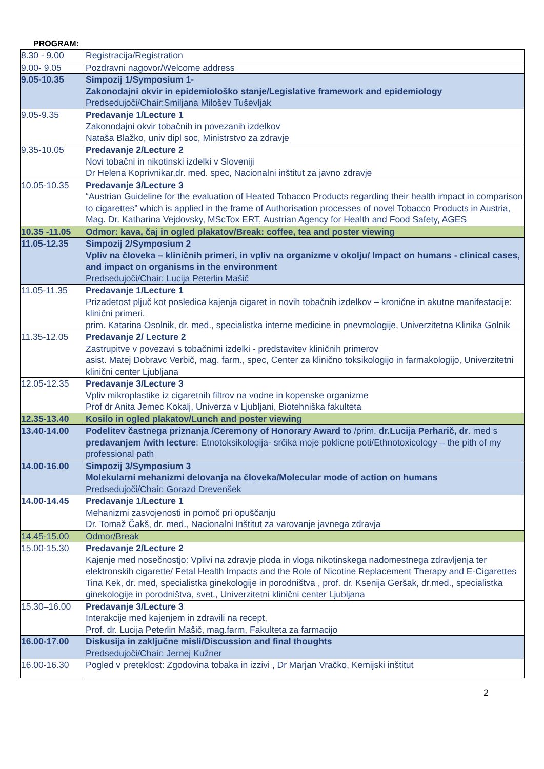PROGRAM:
| 8.30 - 9.00 | Registracija/Registration |
| 9.00- 9.05 | Pozdravni nagovor/Welcome address |
| 9.05-10.35 | Simpozij 1/Symposium 1- Zakonodajni okvir in epidemiološko stanje/Legislative framework and epidemiology Predsedujoči/Chair:Smiljana Milošev Tuševljak |
| 9.05-9.35 | Predavanje 1/Lecture 1 Zakonodajni okvir tobačnih in povezanih izdelkov Nataša Blažko, univ dipl soc, Ministrstvo za zdravje |
| 9.35-10.05 | Predavanje 2/Lecture 2 Novi tobačni in nikotinski izdelki v Sloveniji Dr Helena Koprivnikar,dr. med. spec, Nacionalni inštitut za javno zdravje |
| 10.05-10.35 | Predavanje 3/Lecture 3 “Austrian Guideline for the evaluation of Heated Tobacco Products regarding their health impact in comparison to cigarettes” which is applied in the frame of Authorisation processes of novel Tobacco Products in Austria, Mag. Dr. Katharina Vejdovsky, MScTox ERT, Austrian Agency for Health and Food Safety, AGES |
| 10.35 -11.05 | Odmor: kava, čaj in ogled plakatov/Break: coffee, tea and poster viewing |
| 11.05-12.35 | Simpozij 2/Symposium 2 Vpliv na človeka – kliničnih primeri, in vpliv na organizme v okolju/ Impact on humans - clinical cases, and impact on organisms in the environment Predsedujoči/Chair: Lucija Peterlin Mašič |
| 11.05-11.35 | Predavanje 1/Lecture 1 Prizadetost pljuč kot posledica kajenja cigaret in novih tobačnih izdelkov – kronične in akutne manifestacije: klinični primeri. prim. Katarina Osolnik, dr. med., specialistka interne medicine in pnevmologije, Univerzitetna Klinika Golnik |
| 11.35-12.05 | Predavanje 2/ Lecture 2 Zastrupitve v povezavi s tobačnimi izdelki - predstavitev kliničnih primerov asist. Matej Dobravc Verbič, mag. farm., spec, Center za klinično toksikologijo in farmakologijo, Univerzitetni klinični center Ljubljana |
| 12.05-12.35 | Predavanje 3/Lecture 3 Vpliv mikroplastike iz cigaretnih filtrov na vodne in kopenske organizme Prof dr Anita Jemec Kokalj, Univerza v Ljubljani, Biotehniška fakulteta |
| 12.35-13.40 | Kosilo in ogled plakatov/Lunch and poster viewing |
| 13.40-14.00 | Podelitev častnega priznanja /Ceremony of Honorary Award to /prim. dr.Lucija Perharič, dr . med s predavanjem /with lecture : Etnotoksikologija- srčika moje poklicne poti/Ethnotoxicology – the pith of my professional path |
| 14.00-16.00 | Simpozij 3/Symposium 3 Molekularni mehanizmi delovanja na človeka/Molecular mode of action on humans Predsedujoči/Chair: Gorazd Drevenšek |
| 14.00-14.45 | Predavanje 1/Lecture 1 Mehanizmi zasvojenosti in pomoč pri opuščanju Dr. Tomaž Čakš, dr. med., Nacionalni Inštitut za varovanje javnega zdravja |
| 14.45-15.00 | Odmor/Break |
| 15.00-15.30 | Predavanje 2/Lecture 2 Kajenje med nosečnostjo: Vplivi na zdravje ploda in vloga nikotinskega nadomestnega zdravljenja ter elektronskih cigarette/ Fetal Health Impacts and the Role of Nicotine Replacement Therapy and E-Cigarettes Tina Kek, dr. med, specialistka ginekologije in porodništva , prof. dr. Ksenija Geršak, dr.med., specialistka ginekologije in porodništva, svet., Univerzitetni klinični center Ljubljana |
| 15.30–16.00 | Predavanje 3/Lecture 3 Interakcije med kajenjem in zdravili na recept, Prof. dr. Lucija Peterlin Mašič, mag.farm, Fakulteta za farmacijo |
| 16.00-17.00 | Diskusija in zaključne misli/Discussion and final thoughts Predsedujoči/Chair: Jernej Kužner |
| 16.00-16.30 | Pogled v preteklost: Zgodovina tobaka in izzivi , Dr Marjan Vračko, Kemijski inštitut |
2